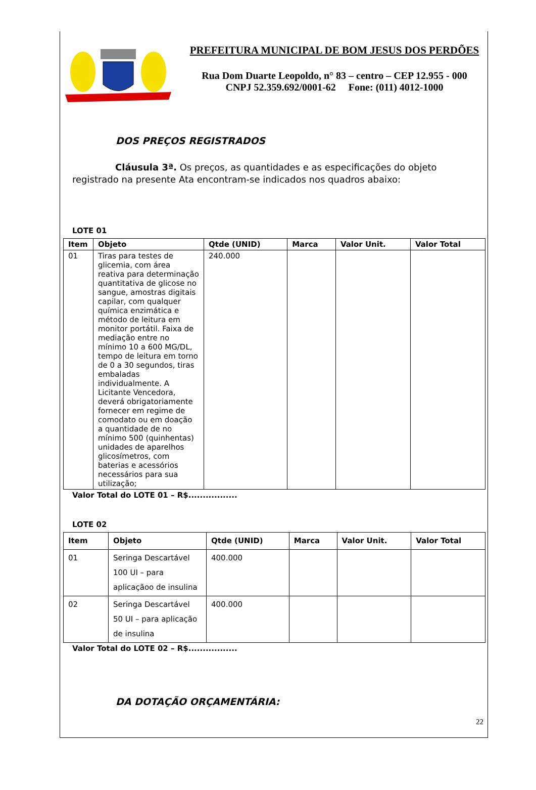PREFEITURA MUNICIPAL DE BOM JESUS DOS PERDÕES
Rua Dom Duarte Leopoldo, n° 83 – centro – CEP 12.955 - 000
CNPJ 52.359.692/0001-62 Fone: (011) 4012-1000
DOS PREÇOS REGISTRADOS
Cláusula 3ª. Os preços, as quantidades e as especificações do objeto registrado na presente Ata encontram-se indicados nos quadros abaixo:
LOTE 01
| Item | Objeto | Qtde (UNID) | Marca | Valor Unit. | Valor Total |
| --- | --- | --- | --- | --- | --- |
| 01 | Tiras para testes de glicemia, com área reativa para determinação quantitativa de glicose no sangue, amostras digitais capilar, com qualquer química enzimática e método de leitura em monitor portátil. Faixa de mediação entre no mínimo 10 a 600 MG/DL, tempo de leitura em torno de 0 a 30 segundos, tiras embaladas individualmente. A Licitante Vencedora, deverá obrigatoriamente fornecer em regime de comodato ou em doação a quantidade de no mínimo 500 (quinhentas) unidades de aparelhos glicosímetros, com baterias e acessórios necessários para sua utilização; | 240.000 | | | |
Valor Total do LOTE 01 – R$.................
LOTE 02
| Item | Objeto | Qtde (UNID) | Marca | Valor Unit. | Valor Total |
| --- | --- | --- | --- | --- | --- |
| 01 | Seringa Descartável 100 UI – para aplicaçãoo de insulina | 400.000 | | | |
| 02 | Seringa Descartável 50 UI – para aplicação de insulina | 400.000 | | | |
Valor Total do LOTE 02 – R$.................
DA DOTAÇÃO ORÇAMENTÁRIA:
22